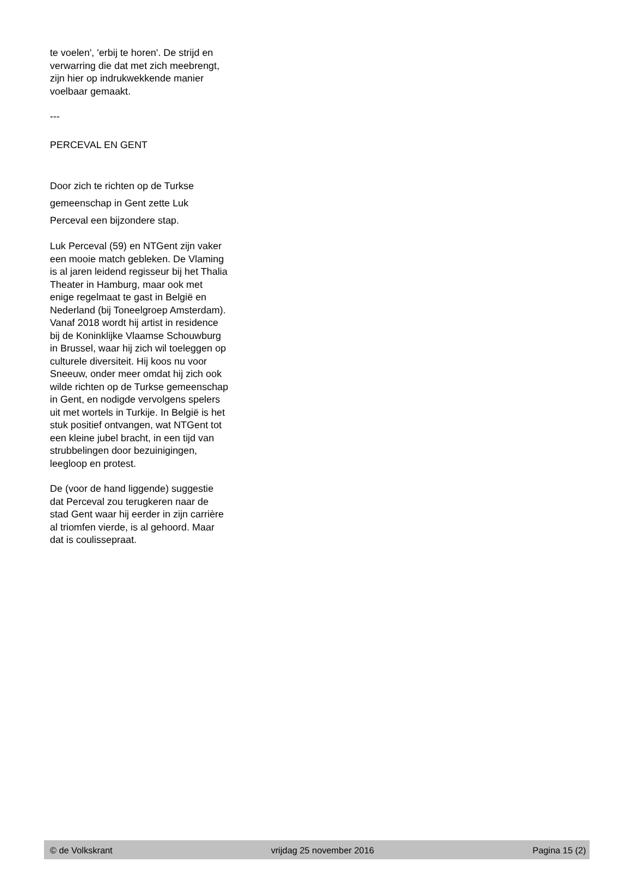te voelen', 'erbij te horen'. De strijd en verwarring die dat met zich meebrengt, zijn hier op indrukwekkende manier voelbaar gemaakt.
---
PERCEVAL EN GENT
Door zich te richten op de Turkse gemeenschap in Gent zette Luk Perceval een bijzondere stap.
Luk Perceval (59) en NTGent zijn vaker een mooie match gebleken. De Vlaming is al jaren leidend regisseur bij het Thalia Theater in Hamburg, maar ook met enige regelmaat te gast in België en Nederland (bij Toneelgroep Amsterdam). Vanaf 2018 wordt hij artist in residence bij de Koninklijke Vlaamse Schouwburg in Brussel, waar hij zich wil toeleggen op culturele diversiteit. Hij koos nu voor Sneeuw, onder meer omdat hij zich ook wilde richten op de Turkse gemeenschap in Gent, en nodigde vervolgens spelers uit met wortels in Turkije. In België is het stuk positief ontvangen, wat NTGent tot een kleine jubel bracht, in een tijd van strubbelingen door bezuinigingen, leegloop en protest.
De (voor de hand liggende) suggestie dat Perceval zou terugkeren naar de stad Gent waar hij eerder in zijn carrière al triomfen vierde, is al gehoord. Maar dat is coulissepraat.
© de Volkskrant vrijdag 25 november 2016 Pagina 15 (2)